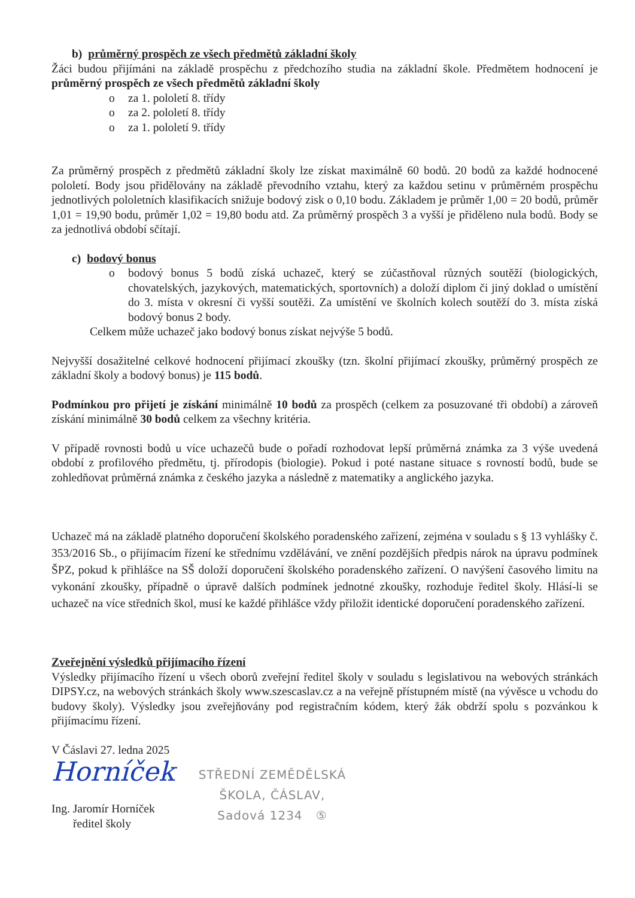b) průměrný prospěch ze všech předmětů základní školy
Žáci budou přijímáni na základě prospěchu z předchozího studia na základní škole. Předmětem hodnocení je průměrný prospěch ze všech předmětů základní školy
o za 1. pololetí 8. třídy
o za 2. pololetí 8. třídy
o za 1. pololetí 9. třídy
Za průměrný prospěch z předmětů základní školy lze získat maximálně 60 bodů. 20 bodů za každé hodnocené pololetí. Body jsou přidělovány na základě převodního vztahu, který za každou setinu v průměrném prospěchu jednotlivých pololetních klasifikacích snižuje bodový zisk o 0,10 bodu. Základem je průměr 1,00 = 20 bodů, průměr 1,01 = 19,90 bodu, průměr 1,02 = 19,80 bodu atd. Za průměrný prospěch 3 a vyšší je přiděleno nula bodů. Body se za jednotlivá období sčítají.
c) bodový bonus
o
bodový bonus 5 bodů získá uchazeč, který se zúčastňoval různých soutěží (biologických, chovatelských, jazykových, matematických, sportovních) a doloží diplom či jiný doklad o umístění do 3. místa v okresní či vyšší soutěži. Za umístění ve školních kolech soutěží do 3. místa získá bodový bonus 2 body.
Celkem může uchazeč jako bodový bonus získat nejvýše 5 bodů.
Nejvyšší dosažitelné celkové hodnocení přijímací zkoušky (tzn. školní přijímací zkoušky, průměrný prospěch ze základní školy a bodový bonus) je 115 bodů.
Podmínkou pro přijetí je získání minimálně 10 bodů za prospěch (celkem za posuzované tři období) a zároveň získání minimálně 30 bodů celkem za všechny kritéria.
V případě rovnosti bodů u více uchazečů bude o pořadí rozhodovat lepší průměrná známka za 3 výše uvedená období z profilového předmětu, tj. přírodopis (biologie). Pokud i poté nastane situace s rovností bodů, bude se zohledňovat průměrná známka z českého jazyka a následně z matematiky a anglického jazyka.
Uchazeč má na základě platného doporučení školského poradenského zařízení, zejména v souladu s § 13 vyhlášky č. 353/2016 Sb., o přijímacím řízení ke střednímu vzdělávání, ve znění pozdějších předpis nárok na úpravu podmínek ŠPZ, pokud k přihlášce na SŠ doloží doporučení školského poradenského zařízení. O navýšení časového limitu na vykonání zkoušky, případně o úpravě dalších podmínek jednotné zkoušky, rozhoduje ředitel školy. Hlásí-li se uchazeč na více středních škol, musí ke každé přihlášce vždy přiložit identické doporučení poradenského zařízení.
Zveřejnění výsledků přijímacího řízení
Výsledky přijímacího řízení u všech oborů zveřejní ředitel školy v souladu s legislativou na webových stránkách DIPSY.cz, na webových stránkách školy www.szescaslav.cz a na veřejně přístupném místě (na vývěsce u vchodu do budovy školy). Výsledky jsou zveřejňovány pod registračním kódem, který žák obdrží spolu s pozvánkou k přijímacímu řízení.
V Čáslavi 27. ledna 2025
Horníček
Ing. Jaromír Horníček
ředitel školy
STŘEDNÍ ZEMĚDĚLSKÁ
ŠKOLA, ČÁSLAV,
Sadová 1234 ⑤